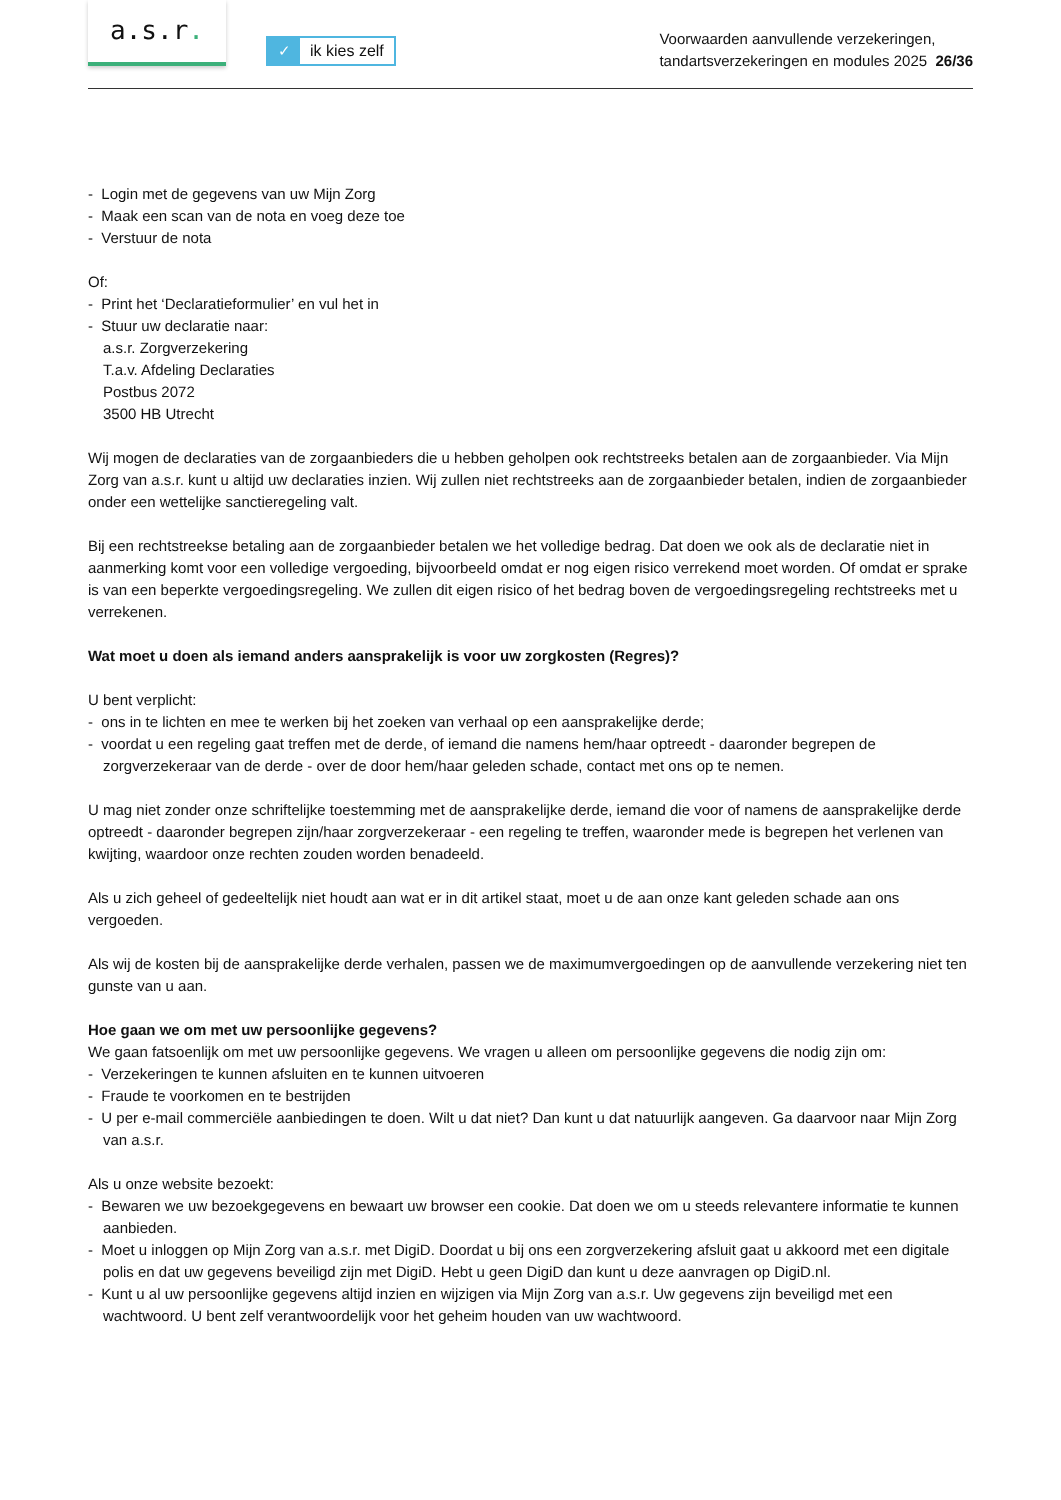a.s.r.
✓ ik kies zelf
Voorwaarden aanvullende verzekeringen,
tandartsverzekeringen en modules 2025 26/36
- Login met de gegevens van uw Mijn Zorg
- Maak een scan van de nota en voeg deze toe
- Verstuur de nota
Of:
- Print het ‘Declaratieformulier’ en vul het in
- Stuur uw declaratie naar:
a.s.r. Zorgverzekering
T.a.v. Afdeling Declaraties
Postbus 2072
3500 HB Utrecht
Wij mogen de declaraties van de zorgaanbieders die u hebben geholpen ook rechtstreeks betalen aan de zorgaanbieder. Via Mijn Zorg van a.s.r. kunt u altijd uw declaraties inzien. Wij zullen niet rechtstreeks aan de zorgaanbieder betalen, indien de zorgaanbieder onder een wettelijke sanctieregeling valt.
Bij een rechtstreekse betaling aan de zorgaanbieder betalen we het volledige bedrag. Dat doen we ook als de declaratie niet in aanmerking komt voor een volledige vergoeding, bijvoorbeeld omdat er nog eigen risico verrekend moet worden. Of omdat er sprake is van een beperkte vergoedingsregeling. We zullen dit eigen risico of het bedrag boven de vergoedingsregeling rechtstreeks met u verrekenen.
Wat moet u doen als iemand anders aansprakelijk is voor uw zorgkosten (Regres)?
U bent verplicht:
- ons in te lichten en mee te werken bij het zoeken van verhaal op een aansprakelijke derde;
- voordat u een regeling gaat treffen met de derde, of iemand die namens hem/haar optreedt - daaronder begrepen de zorgverzekeraar van de derde - over de door hem/haar geleden schade, contact met ons op te nemen.
U mag niet zonder onze schriftelijke toestemming met de aansprakelijke derde, iemand die voor of namens de aansprakelijke derde optreedt - daaronder begrepen zijn/haar zorgverzekeraar - een regeling te treffen, waaronder mede is begrepen het verlenen van kwijting, waardoor onze rechten zouden worden benadeeld.
Als u zich geheel of gedeeltelijk niet houdt aan wat er in dit artikel staat, moet u de aan onze kant geleden schade aan ons vergoeden.
Als wij de kosten bij de aansprakelijke derde verhalen, passen we de maximumvergoedingen op de aanvullende verzekering niet ten gunste van u aan.
Hoe gaan we om met uw persoonlijke gegevens?
We gaan fatsoenlijk om met uw persoonlijke gegevens. We vragen u alleen om persoonlijke gegevens die nodig zijn om:
- Verzekeringen te kunnen afsluiten en te kunnen uitvoeren
- Fraude te voorkomen en te bestrijden
- U per e-mail commerciële aanbiedingen te doen. Wilt u dat niet? Dan kunt u dat natuurlijk aangeven. Ga daarvoor naar Mijn Zorg van a.s.r.
Als u onze website bezoekt:
- Bewaren we uw bezoekgegevens en bewaart uw browser een cookie. Dat doen we om u steeds relevantere informatie te kunnen aanbieden.
- Moet u inloggen op Mijn Zorg van a.s.r. met DigiD. Doordat u bij ons een zorgverzekering afsluit gaat u akkoord met een digitale polis en dat uw gegevens beveiligd zijn met DigiD. Hebt u geen DigiD dan kunt u deze aanvragen op DigiD.nl.
- Kunt u al uw persoonlijke gegevens altijd inzien en wijzigen via Mijn Zorg van a.s.r. Uw gegevens zijn beveiligd met een wachtwoord. U bent zelf verantwoordelijk voor het geheim houden van uw wachtwoord.